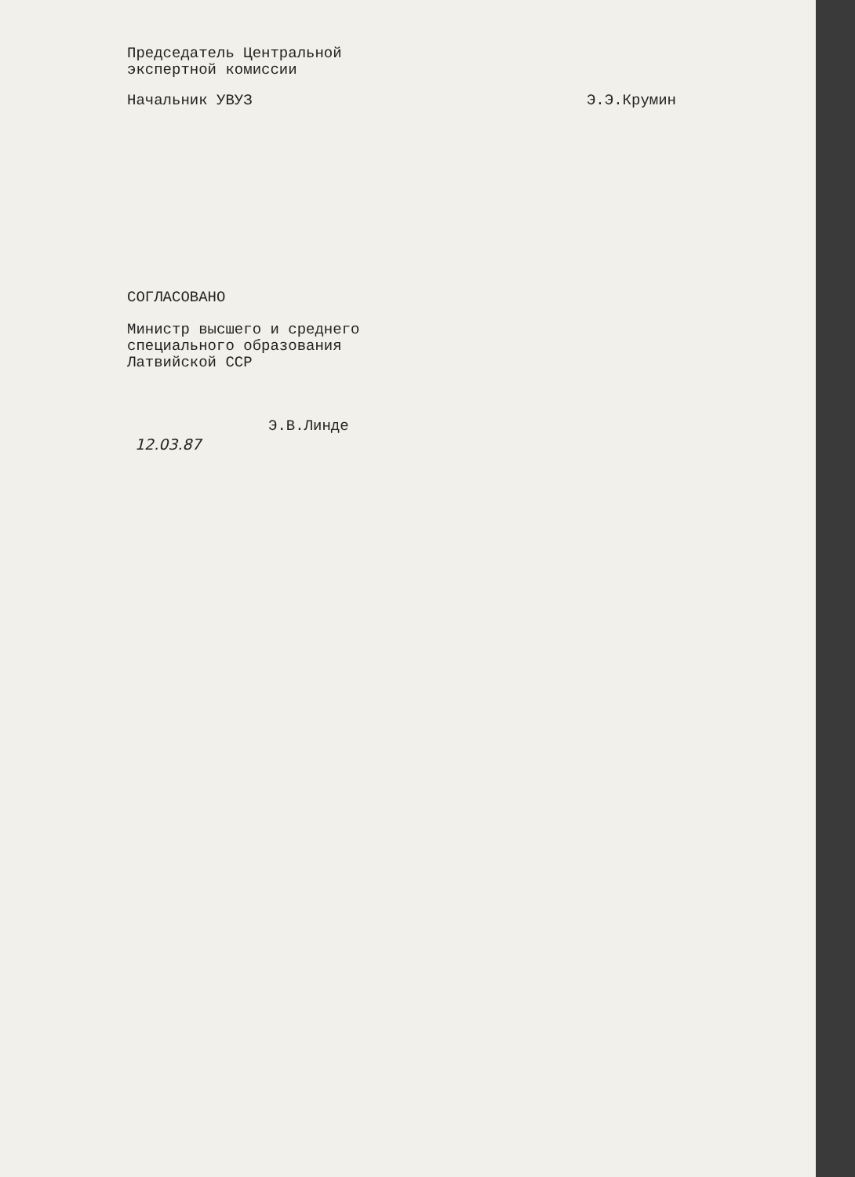Председатель Центральной
экспертной комиссии
Начальник УВУЗ Э.Э.Крумин
СОГЛАСОВАНО
Министр высшего и среднего
специального образования
Латвийской ССР
Э.В.Линде
12.03.87